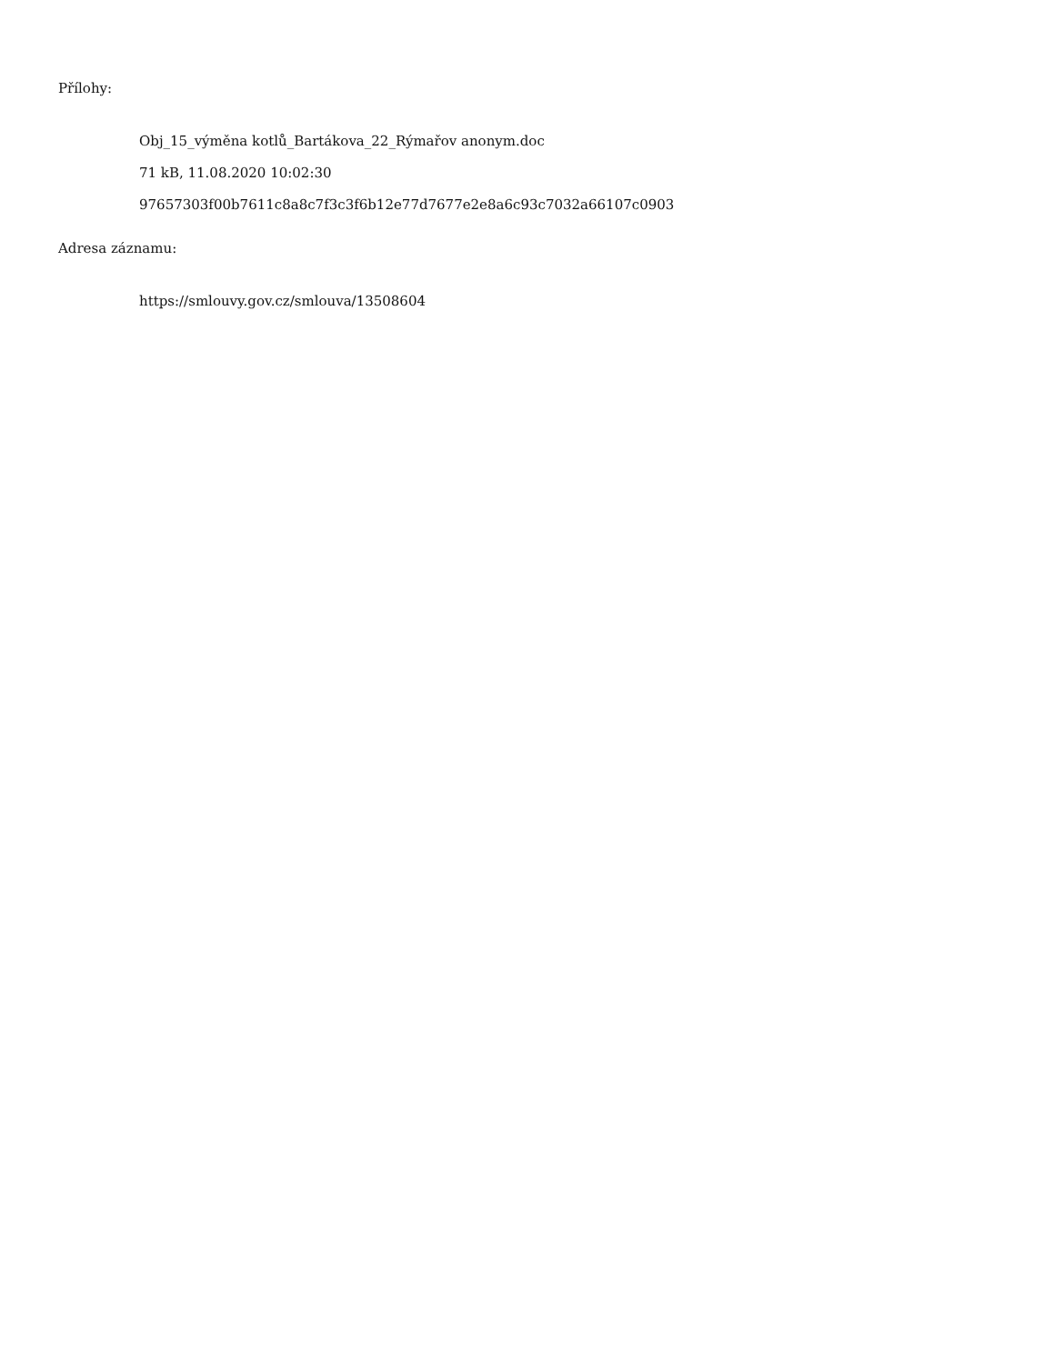Přílohy:
Obj_15_výměna kotlů_Bartákova_22_Rýmařov anonym.doc
71 kB, 11.08.2020 10:02:30
97657303f00b7611c8a8c7f3c3f6b12e77d7677e2e8a6c93c7032a66107c0903
Adresa záznamu:
https://smlouvy.gov.cz/smlouva/13508604